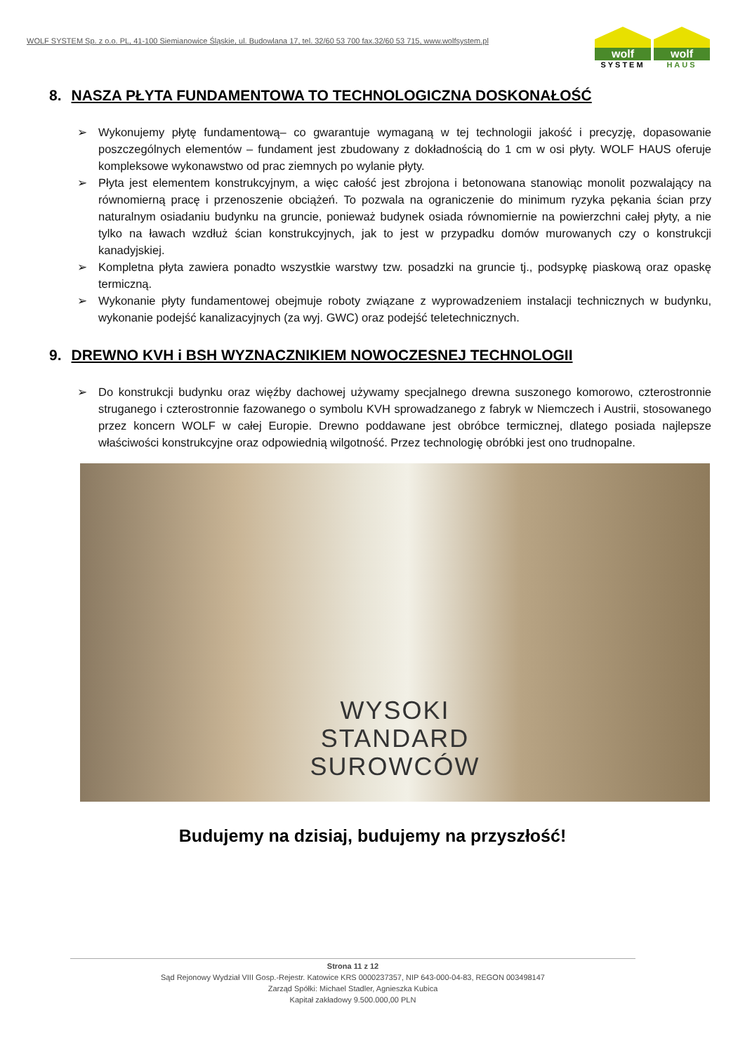WOLF SYSTEM Sp. z o.o. PL, 41-100 Siemianowice Śląskie, ul. Budowlana 17, tel. 32/60 53 700 fax.32/60 53 715, www.wolfsystem.pl
wolf
SYSTEM
wolf
HAUS
8. NASZA PŁYTA FUNDAMENTOWA TO TECHNOLOGICZNA DOSKONAŁOŚĆ
➢ Wykonujemy płytę fundamentową– co gwarantuje wymaganą w tej technologii jakość i precyzję, dopasowanie poszczególnych elementów – fundament jest zbudowany z dokładnością do 1 cm w osi płyty. WOLF HAUS oferuje kompleksowe wykonawstwo od prac ziemnych po wylanie płyty.
➢ Płyta jest elementem konstrukcyjnym, a więc całość jest zbrojona i betonowana stanowiąc monolit pozwalający na równomierną pracę i przenoszenie obciążeń. To pozwala na ograniczenie do minimum ryzyka pękania ścian przy naturalnym osiadaniu budynku na gruncie, ponieważ budynek osiada równomiernie na powierzchni całej płyty, a nie tylko na ławach wzdłuż ścian konstrukcyjnych, jak to jest w przypadku domów murowanych czy o konstrukcji kanadyjskiej.
➢ Kompletna płyta zawiera ponadto wszystkie warstwy tzw. posadzki na gruncie tj., podsypkę piaskową oraz opaskę termiczną.
➢ Wykonanie płyty fundamentowej obejmuje roboty związane z wyprowadzeniem instalacji technicznych w budynku, wykonanie podejść kanalizacyjnych (za wyj. GWC) oraz podejść teletechnicznych.
9. DREWNO KVH i BSH WYZNACZNIKIEM NOWOCZESNEJ TECHNOLOGII
➢ Do konstrukcji budynku oraz więźby dachowej używamy specjalnego drewna suszonego komorowo, czterostronnie struganego i czterostronnie fazowanego o symbolu KVH sprowadzanego z fabryk w Niemczech i Austrii, stosowanego przez koncern WOLF w całej Europie. Drewno poddawane jest obróbce termicznej, dlatego posiada najlepsze właściwości konstrukcyjne oraz odpowiednią wilgotność. Przez technologię obróbki jest ono trudnopalne.
WYSOKI
STANDARD
SUROWCÓW
Budujemy na dzisiaj, budujemy na przyszłość!
Strona 11 z 12
Sąd Rejonowy Wydział VIII Gosp.-Rejestr. Katowice KRS 0000237357, NIP 643-000-04-83, REGON 003498147
Zarząd Spółki: Michael Stadler, Agnieszka Kubica
Kapitał zakładowy 9.500.000,00 PLN